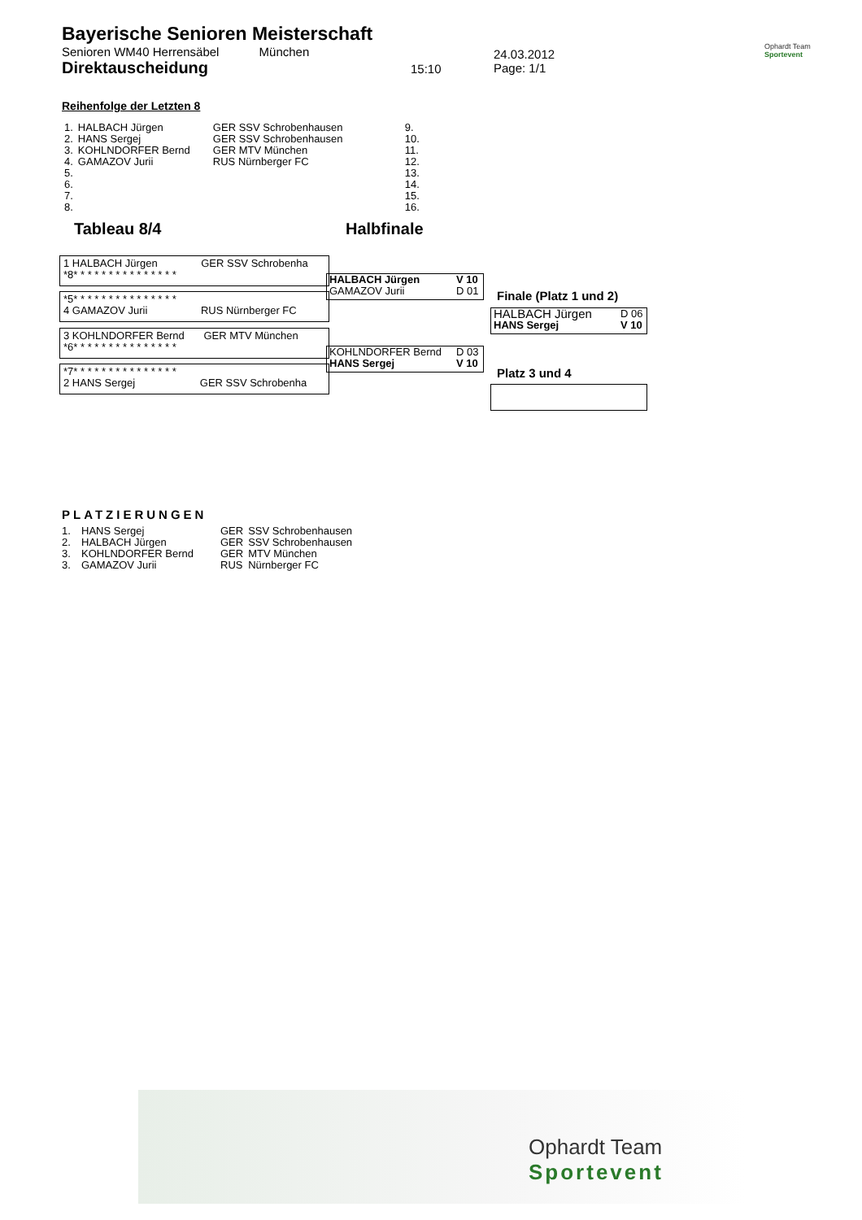Bayerische Senioren Meisterschaft
Senioren WM40 Herrensäbel München
Direktauscheidung
15:10
24.03.2012
Page: 1/1
Ophardt Team
Sportevent
Reihenfolge der Letzten 8
| 1. | HALBACH Jürgen | GER SSV Schrobenhausen | 9. |
| 2. | HANS Sergej | GER SSV Schrobenhausen | 10. |
| 3. | KOHLNDORFER Bernd | GER MTV München | 11. |
| 4. | GAMAZOV Jurii | RUS Nürnberger FC | 12. |
| 5. | | | 13. |
| 6. | | | 14. |
| 7. | | | 15. |
| 8. | | | 16. |
Tableau 8/4 Halbfinale
1 HALBACH Jürgen GER SSV Schrobenha
*8* * * * * * * * * * * * * * *
*5* * * * * * * * * * * * * * *
4 GAMAZOV Jurii RUS Nürnberger FC
3 KOHLNDORFER Bernd GER MTV München
*6* * * * * * * * * * * * * * *
*7* * * * * * * * * * * * * * *
2 HANS Sergej GER SSV Schrobenha
| HALBACH Jürgen | V 10 |
| GAMAZOV Jurii | D 01 |
| KOHLNDORFER Bernd | D 03 |
| HANS Sergej | V 10 |
Finale (Platz 1 und 2)
| HALBACH Jürgen | D 06 |
| HANS Sergej | V 10 |
Platz 3 und 4
PLATZIERUNGEN
| 1. | HANS Sergej | GER | SSV Schrobenhausen |
| 2. | HALBACH Jürgen | GER | SSV Schrobenhausen |
| 3. | KOHLNDORFER Bernd | GER | MTV München |
| 3. | GAMAZOV Jurii | RUS | Nürnberger FC |
Ophardt Team
Sportevent